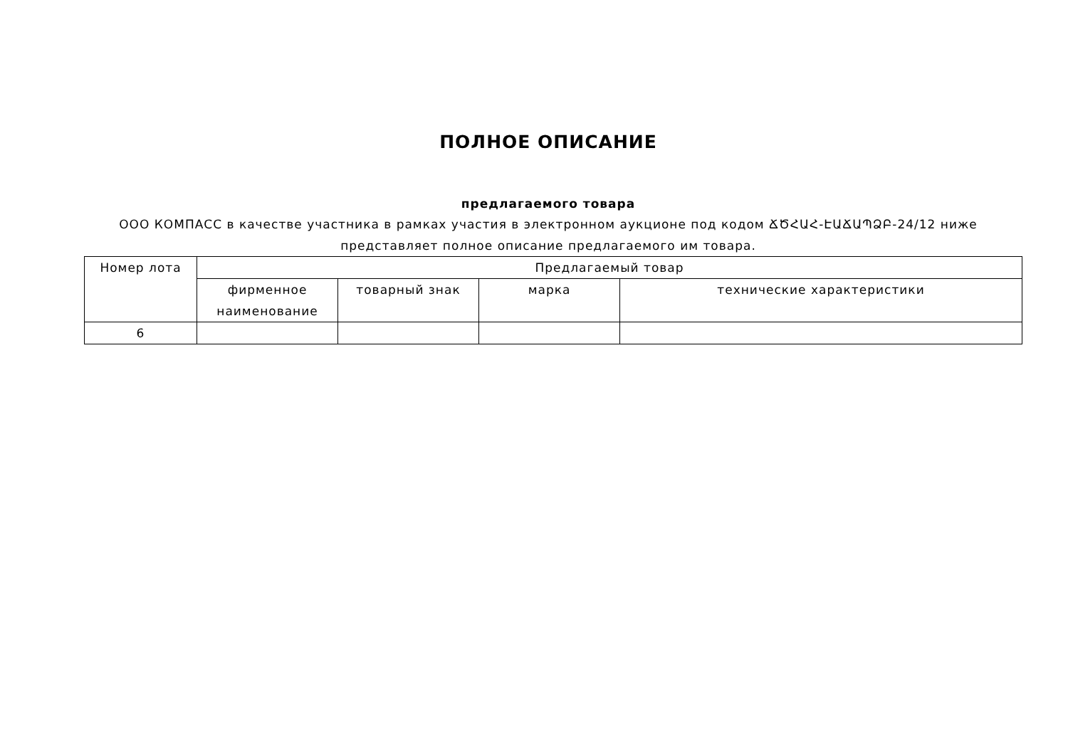ПОЛНОЕ ОПИСАНИЕ
предлагаемого товара
ООО КОМПАСС в качестве участника в рамках участия в электронном аукционе под кодом ՃԾՀԱՀ-ԷԱՃԱՊՁԲ-24/12 ниже представляет полное описание предлагаемого им товара.
| Номер лота | Предлагаемый товар | | | |
| --- | --- | --- | --- | --- |
| | фирменное наименование | товарный знак | марка | технические характеристики |
| 6 | | | | |